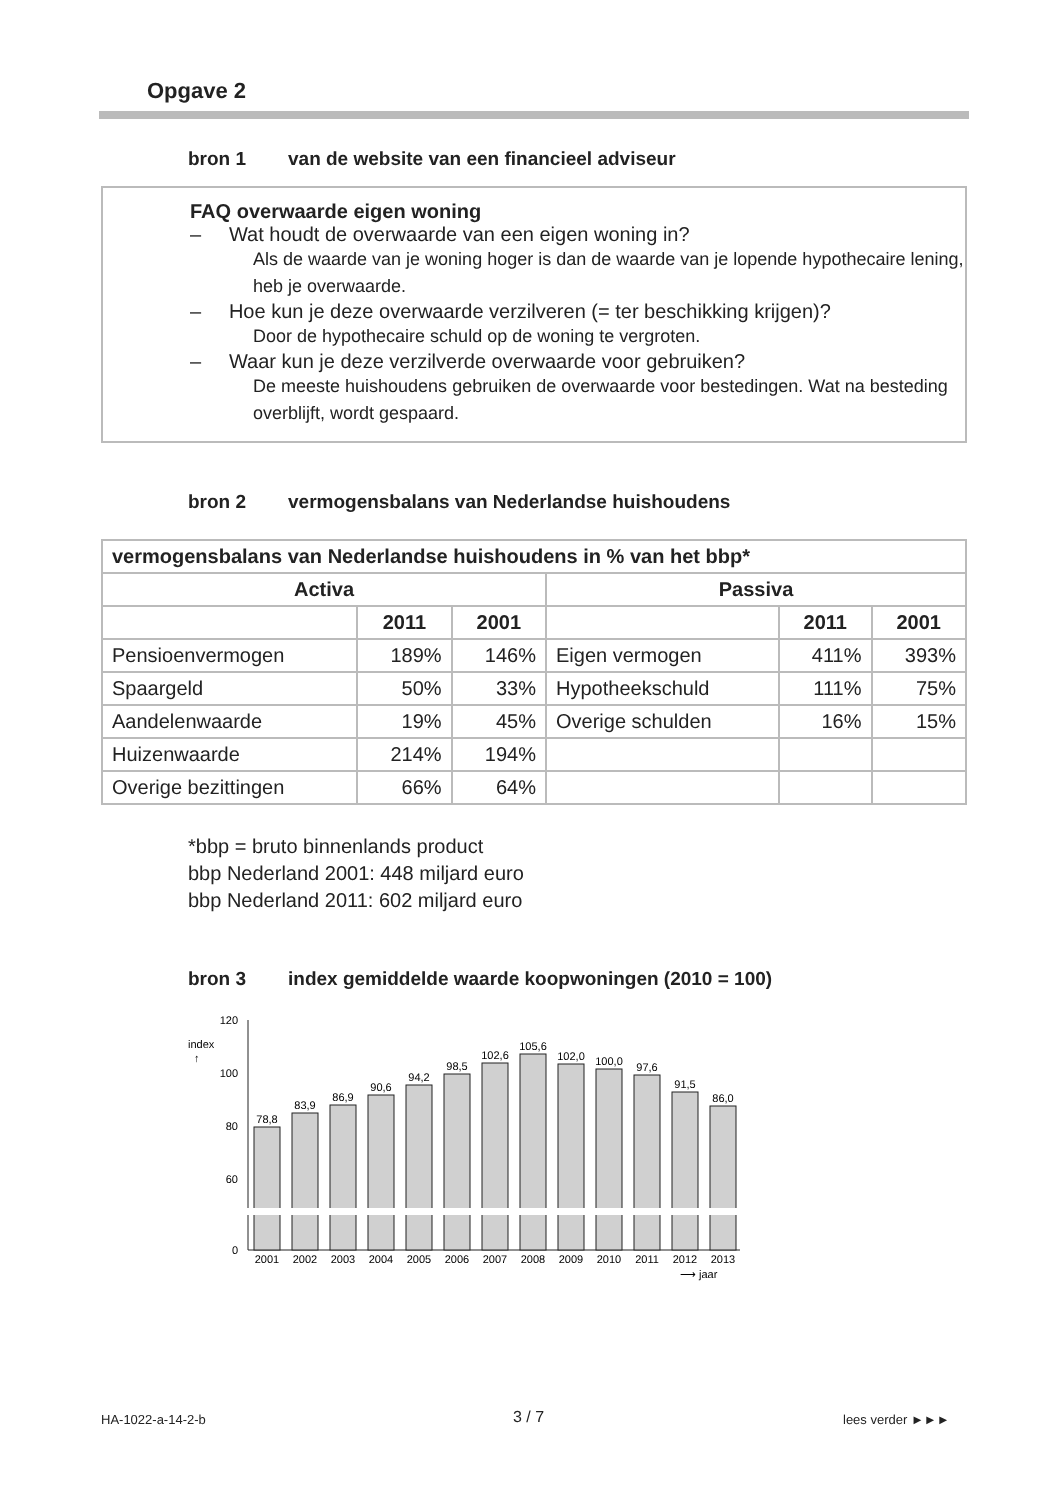Opgave 2
bron 1 van de website van een financieel adviseur
FAQ overwaarde eigen woning
– Wat houdt de overwaarde van een eigen woning in?
Als de waarde van je woning hoger is dan de waarde van je lopende hypothecaire lening, heb je overwaarde.
– Hoe kun je deze overwaarde verzilveren (= ter beschikking krijgen)?
Door de hypothecaire schuld op de woning te vergroten.
– Waar kun je deze verzilverde overwaarde voor gebruiken?
De meeste huishoudens gebruiken de overwaarde voor bestedingen. Wat na besteding overblijft, wordt gespaard.
bron 2 vermogensbalans van Nederlandse huishoudens
| vermogensbalans van Nederlandse huishoudens in % van het bbp* | | | | | |
| --- | --- | --- | --- | --- | --- |
| Activa | | | Passiva | | |
| | 2011 | 2001 | | 2011 | 2001 |
| Pensioenvermogen | 189% | 146% | Eigen vermogen | 411% | 393% |
| Spaargeld | 50% | 33% | Hypotheekschuld | 111% | 75% |
| Aandelenwaarde | 19% | 45% | Overige schulden | 16% | 15% |
| Huizenwaarde | 214% | 194% | | | |
| Overige bezittingen | 66% | 64% | | | |
*bbp = bruto binnenlands product
bbp Nederland 2001: 448 miljard euro
bbp Nederland 2011: 602 miljard euro
bron 3 index gemiddelde waarde koopwoningen (2010 = 100)
120
100
80
60
0
index
↑
78,8
83,9
86,9
90,6
94,2
98,5
102,6
105,6
102,0
100,0
97,6
91,5
86,0
2001
2002
2003
2004
2005
2006
2007
2008
2009
2010
2011
2012
2013
⟶ jaar
HA-1022-a-14-2-b 3 / 7 lees verder ►►►